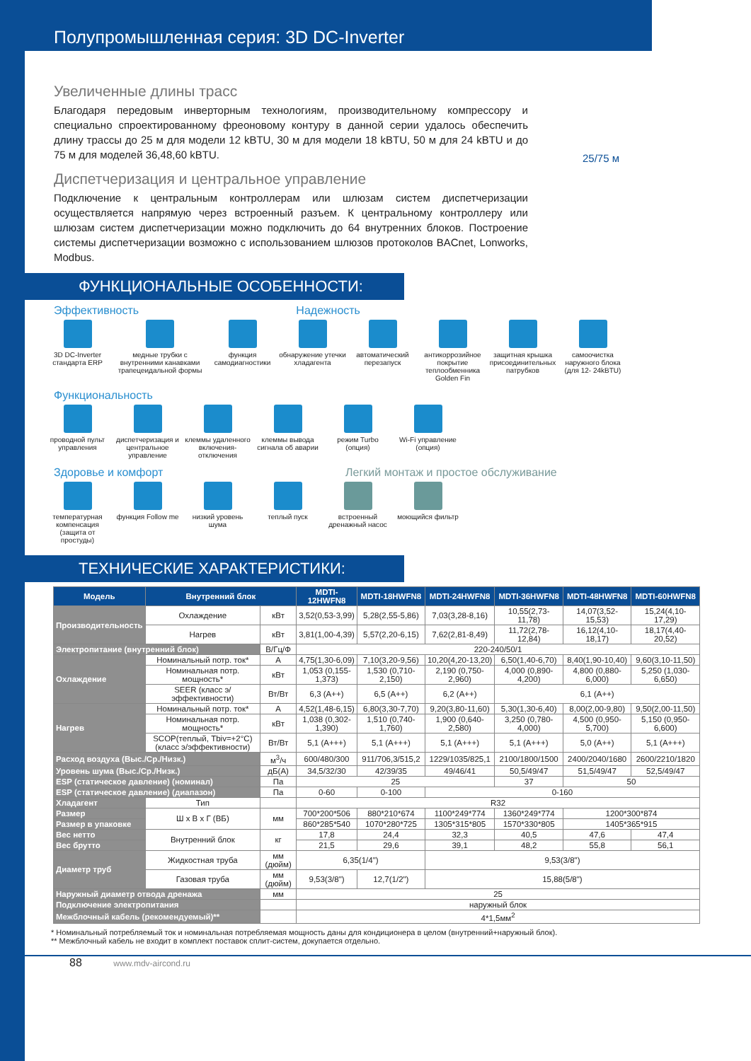Полупромышленная серия: 3D DC-Inverter
Увеличенные длины трасс
Благодаря передовым инверторным технологиям, производительному компрессору и специально спроектированному фреоновому контуру в данной серии удалось обеспечить длину трассы до 25 м для модели 12 kBTU, 30 м для модели 18 kBTU, 50 м для 24 kBTU и до 75 м для моделей 36,48,60 kBTU.
25/75 м
Диспетчеризация и центральное управление
Подключение к центральным контроллерам или шлюзам систем диспетчеризации осуществляется напрямую через встроенный разъем. К центральному контроллеру или шлюзам систем диспетчеризации можно подключить до 64 внутренних блоков. Построение системы диспетчеризации возможно с использованием шлюзов протоколов BACnet, Lonworks, Modbus.
ФУНКЦИОНАЛЬНЫЕ ОСОБЕННОСТИ:
Эффективность Надежность
3D DC-Inverter стандарта ERP
медные трубки с внутренними канавками трапецеидальной формы
функция самодиагностики
обнаружение утечки хладагента
автоматический перезапуск
антикоррозийное покрытие теплообменника Golden Fin
защитная крышка присоединительных патрубков
самоочистка наружного блока (для 12- 24kBTU)
Функциональность
проводной пульт управления
диспетчеризация и центральное управление
клеммы удаленного включения-отключения
клеммы вывода сигнала об аварии
режим Turbo (опция)
Wi-Fi управление (опция)
Здоровье и комфорт Легкий монтаж и простое обслуживание
температурная компенсация (защита от простуды)
функция Follow me
низкий уровень шума
теплый пуск
встроенный дренажный насос
моющийся фильтр
ТЕХНИЧЕСКИЕ ХАРАКТЕРИСТИКИ:
| Модель | Внутренний блок | | MDTI-12HWFN8 | MDTI-18HWFN8 | MDTI-24HWFN8 | MDTI-36HWFN8 | MDTI-48HWFN8 | MDTI-60HWFN8 |
| --- | --- | --- | --- | --- | --- | --- | --- | --- |
| Производительность | Охлаждение | кВт | 3,52(0,53-3,99) | 5,28(2,55-5,86) | 7,03(3,28-8,16) | 10,55(2,73-11,78) | 14,07(3,52-15,53) | 15,24(4,10-17,29) |
| | Нагрев | кВт | 3,81(1,00-4,39) | 5,57(2,20-6,15) | 7,62(2,81-8,49) | 11,72(2,78-12,84) | 16,12(4,10-18,17) | 18,17(4,40-20,52) |
| Электропитание (внутренний блок) | | В/Гц/Ф | 220-240/50/1 | | | | | |
| Охлаждение | Номинальный потр. ток* | А | 4,75(1,30-6,09) | 7,10(3,20-9,56) | 10,20(4,20-13,20) | 6,50(1,40-6,70) | 8,40(1,90-10,40) | 9,60(3,10-11,50) |
| | Номинальная потр. мощность* | кВт | 1,053 (0,155-1,373) | 1,530 (0,710-2,150) | 2,190 (0,750-2,960) | 4,000 (0,890-4,200) | 4,800 (0,880-6,000) | 5,250 (1,030-6,650) |
| | SEER (класс э/эффективности) | Вт/Вт | 6,3 (A++) | 6,5 (A++) | 6,2 (A++) | 6,1 (A++) | | |
| Нагрев | Номинальный потр. ток* | А | 4,52(1,48-6,15) | 6,80(3,30-7,70) | 9,20(3,80-11,60) | 5,30(1,30-6,40) | 8,00(2,00-9,80) | 9,50(2,00-11,50) |
| | Номинальная потр. мощность* | кВт | 1,038 (0,302-1,390) | 1,510 (0,740-1,760) | 1,900 (0,640-2,580) | 3,250 (0,780-4,000) | 4,500 (0,950-5,700) | 5,150 (0,950-6,600) |
| | SCOP(теплый, Tbiv=+2°C) (класс э/эффективности) | Вт/Вт | 5,1 (A+++) | 5,1 (A+++) | 5,1 (A+++) | 5,1 (A+++) | 5,0 (A++) | 5,1 (A+++) |
| Расход воздуха (Выс./Ср./Низк.) | | м<sup>3</sup>/ч | 600/480/300 | 911/706,3/515,2 | 1229/1035/825,1 | 2100/1800/1500 | 2400/2040/1680 | 2600/2210/1820 |
| Уровень шума (Выс./Ср./Низк.) | | дБ(А) | 34,5/32/30 | 42/39/35 | 49/46/41 | 50,5/49/47 | 51,5/49/47 | 52,5/49/47 |
| ESP (статическое давление) (номинал) | | Па | 25 | | | 37 | 50 | |
| ESP (статическое давление) (диапазон) | | Па | 0-60 | 0-100 | 0-160 | | | |
| Хладагент | Тип | | R32 | | | | | |
| Размер | Ш х В х Г (ВБ) | мм | 700*200*506 | 880*210*674 | 1100*249*774 | 1360*249*774 | 1200*300*874 | |
| Размер в упаковке | | | 860*285*540 | 1070*280*725 | 1305*315*805 | 1570*330*805 | 1405*365*915 | |
| Вес нетто | Внутренний блок | кг | 17,8 | 24,4 | 32,3 | 40,5 | 47,6 | 47,4 |
| Вес брутто | | | 21,5 | 29,6 | 39,1 | 48,2 | 55,8 | 56,1 |
| Диаметр труб | Жидкостная труба | мм (дюйм) | 6,35(1/4") | | 9,53(3/8") | | | |
| | Газовая труба | мм (дюйм) | 9,53(3/8") | 12,7(1/2") | 15,88(5/8") | | | |
| Наружный диаметр отвода дренажа | | мм | 25 | | | | | |
| Подключение электропитания | | | наружный блок | | | | | |
| Межблочный кабель (рекомендуемый)** | | | 4*1,5мм<sup>2</sup> | | | | | |
* Номинальный потребляемый ток и номинальная потребляемая мощность даны для кондиционера в целом (внутренний+наружный блок).
** Межблочный кабель не входит в комплект поставок сплит-систем, докупается отдельно.
88 www.mdv-aircond.ru